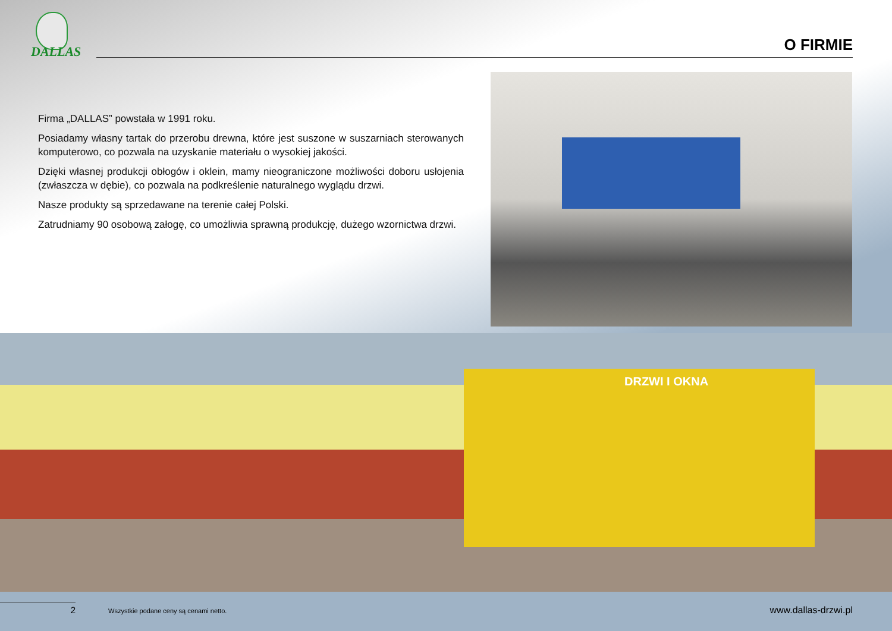DALLAS
O FIRMIE
Firma „DALLAS” powstała w 1991 roku.
Posiadamy własny tartak do przerobu drewna, które jest suszone w suszarniach sterowanych komputerowo, co pozwala na uzyskanie materiału o wysokiej jakości.
Dzięki własnej produkcji obłogów i oklein, mamy nieograniczone możliwości doboru usłojenia (zwłaszcza w dębie), co pozwala na podkreślenie naturalnego wyglądu drzwi.
Nasze produkty są sprzedawane na terenie całej Polski.
Zatrudniamy 90 osobową załogę, co umożliwia sprawną produkcję, dużego wzornictwa drzwi.
DRZWI I OKNA
2 Wszystkie podane ceny są cenami netto. www.dallas-drzwi.pl